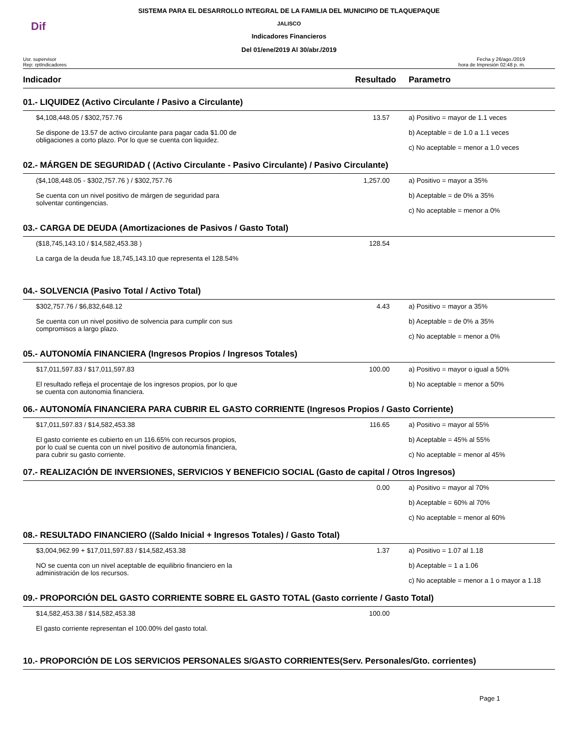Dif
SISTEMA PARA EL DESARROLLO INTEGRAL DE LA FAMILIA DEL MUNICIPIO DE TLAQUEPAQUE
JALISCO
Indicadores Financieros
Del 01/ene/2019 Al 30/abr./2019
Usr. supervisor
Rep: rptIndicadores
Fecha y 26/ago./2019
hora de Impresión 02:48 p. m.
| Indicador | Resultado | Parametro |
| --- | --- | --- |
| 01.- LIQUIDEZ (Activo Circulante / Pasivo a Circulante) | | |
| $4,108,448.05 / $302,757.76 Se dispone de 13.57 de activo circulante para pagar cada $1.00 de obligaciones a corto plazo. Por lo que se cuenta con liquidez. | 13.57 | a) Positivo = mayor de 1.1 veces b) Aceptable = de 1.0 a 1.1 veces c) No aceptable = menor a 1.0 veces |
| 02.- MÁRGEN DE SEGURIDAD ( (Activo Circulante - Pasivo Circulante) / Pasivo Circulante) | | |
| ($4,108,448.05 - $302,757.76 ) / $302,757.76 Se cuenta con un nivel positivo de márgen de seguridad para solventar contingencias. | 1,257.00 | a) Positivo = mayor a 35% b) Aceptable = de 0% a 35% c) No aceptable = menor a 0% |
| 03.- CARGA DE DEUDA (Amortizaciones de Pasivos / Gasto Total) | | |
| ($18,745,143.10 / $14,582,453.38 ) La carga de la deuda fue 18,745,143.10 que representa el 128.54% | 128.54 | |
| 04.- SOLVENCIA (Pasivo Total / Activo Total) | | |
| $302,757.76 / $6,832,648.12 Se cuenta con un nivel positivo de solvencia para cumplir con sus compromisos a largo plazo. | 4.43 | a) Positivo = mayor a 35% b) Aceptable = de 0% a 35% c) No aceptable = menor a 0% |
| 05.- AUTONOMÍA FINANCIERA (Ingresos Propios / Ingresos Totales) | | |
| $17,011,597.83 / $17,011,597.83 El resultado refleja el procentaje de los ingresos propios, por lo que se cuenta con autonomia financiera. | 100.00 | a) Positivo = mayor o igual a 50% b) No aceptable = menor a 50% |
| 06.- AUTONOMÍA FINANCIERA PARA CUBRIR EL GASTO CORRIENTE (Ingresos Propios / Gasto Corriente) | | |
| $17,011,597.83 / $14,582,453.38 El gasto corriente es cubierto en un 116.65% con recursos propios, por lo cual se cuenta con un nivel positivo de autonomía financiera, para cubrir su gasto corriente. | 116.65 | a) Positivo = mayor al 55% b) Aceptable = 45% al 55% c) No aceptable = menor al 45% |
| 07.- REALIZACIÓN DE INVERSIONES, SERVICIOS Y BENEFICIO SOCIAL (Gasto de capital / Otros Ingresos) | | |
| | 0.00 | a) Positivo = mayor al 70% b) Aceptable = 60% al 70% c) No aceptable = menor al 60% |
| 08.- RESULTADO FINANCIERO ((Saldo Inicial + Ingresos Totales) / Gasto Total) | | |
| $3,004,962.99 + $17,011,597.83 / $14,582,453.38 NO se cuenta con un nivel aceptable de equilibrio financiero en la administración de los recursos. | 1.37 | a) Positivo = 1.07 al 1.18 b) Aceptable = 1 a 1.06 c) No aceptable = menor a 1 o mayor a 1.18 |
| 09.- PROPORCIÓN DEL GASTO CORRIENTE SOBRE EL GASTO TOTAL (Gasto corriente / Gasto Total) | | |
| $14,582,453.38 / $14,582,453.38 El gasto corriente representan el 100.00% del gasto total. | 100.00 | |
| 10.- PROPORCIÓN DE LOS SERVICIOS PERSONALES S/GASTO CORRIENTES(Serv. Personales/Gto. corrientes) | | |
Page 1